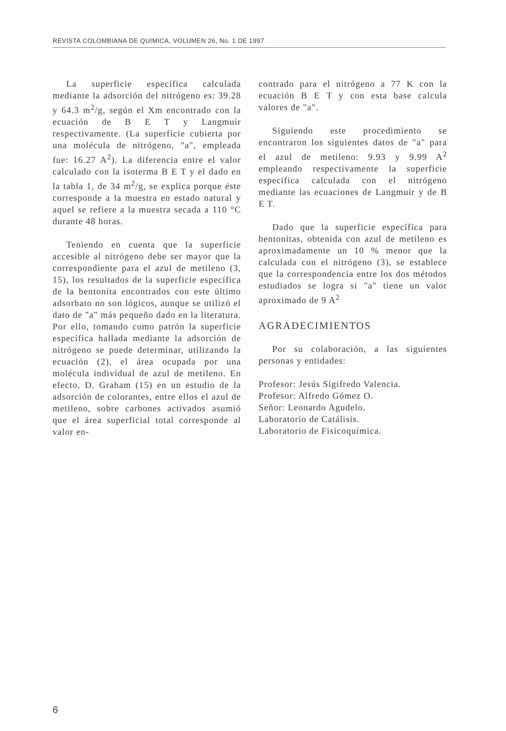REVISTA COLOMBIANA DE QUIMICA, VOLUMEN 26, No. 1 DE 1997
La superficie específica calculada mediante la adsorción del nitrógeno es: 39.28 y 64.3 m<sup>2</sup>/g, según el Xm encontrado con la ecuación de B E T y Langmuir respectivamente. (La superficie cubierta por una molécula de nitrógeno, "a", empleada fue: 16.27 A<sup>2</sup>). La diferencia entre el valor calculado con la isoterma B E T y el dado en la tabla 1, de 34 m<sup>2</sup>/g, se explica porque éste corresponde a la muestra en estado natural y aquel se refiere a la muestra secada a 110 °C durante 48 horas.
Teniendo en cuenta que la superficie accesible al nitrógeno debe ser mayor que la correspondiente para el azul de metileno (3, 15), los resultados de la superficie específica de la bentonita encontrados con este último adsorbato no son lógicos, aunque se utilizó el dato de "a" más pequeño dado en la literatura. Por ello, tomando como patrón la superficie específica hallada mediante la adsorción de nitrógeno se puede determinar, utilizando la ecuación (2), el área ocupada por una molécula individual de azul de metileno. En efecto, D. Graham (15) en un estudio de la adsorción de colorantes, entre ellos el azul de metileno, sobre carbones activados asumió que el área superficial total corresponde al valor en-
contrado para el nitrógeno a 77 K con la ecuación B E T y con esta base calcula valores de "a".
Siguiendo este procedimiento se encontraron los siguientes datos de "a" para el azul de metileno: 9.93 y 9.99 A<sup>2</sup> empleando respectivamente la superficie específica calculada con el nitrógeno mediante las ecuaciones de Langmuir y de B E T.
Dado que la superficie específica para bentonitas, obtenida con azul de metileno es aproximadamente un 10 % menor que la calculada con el nitrógeno (3), se establece que la correspondencia entre los dos métodos estudiados se logra si "a" tiene un valor aproximado de 9 A<sup>2</sup>
AGRADECIMIENTOS
Por su colaboración, a las siguientes personas y entidades:
Profesor: Jesús Sigifredo Valencia.
Profesor: Alfredo Gómez O.
Señor: Leonardo Agudelo.
Laboratorio de Catálisis.
Laboratorio de Fisicoquímica.
6